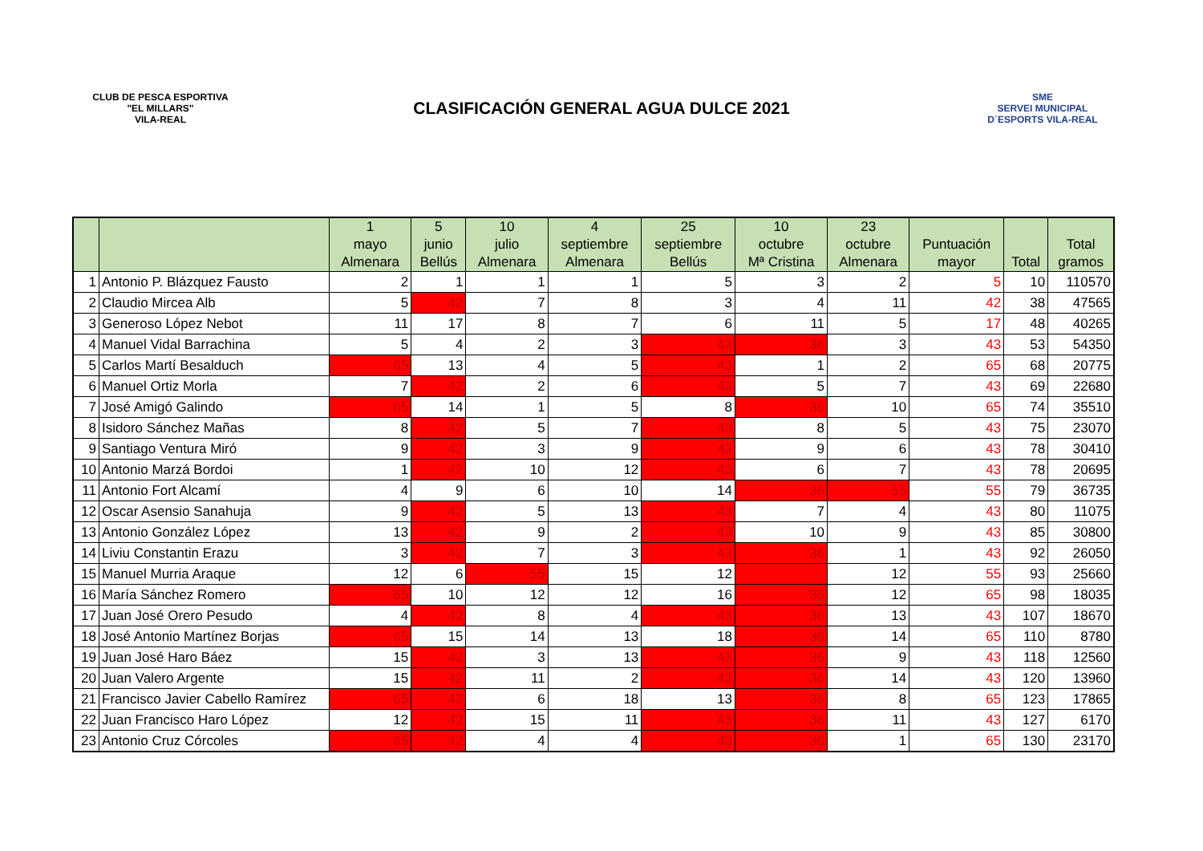CLUB DE PESCA ESPORTIVA
"EL MILLARS"
VILA-REAL
CLASIFICACIÓN GENERAL AGUA DULCE 2021
SME
SERVEI MUNICIPAL
D´ESPORTS VILA-REAL
| | | 1 mayo Almenara | 5 junio Bellús | 10 julio Almenara | 4 septiembre Almenara | 25 septiembre Bellús | 10 octubre Mª Cristina | 23 octubre Almenara | Puntuación mayor | Total | Total gramos |
| --- | --- | --- | --- | --- | --- | --- | --- | --- | --- | --- | --- |
| 1 | Antonio P. Blázquez Fausto | 2 | 1 | 1 | 1 | 5 | 3 | 2 | 5 | 10 | 110570 |
| 2 | Claudio Mircea Alb | 5 | 42 | 7 | 8 | 3 | 4 | 11 | 42 | 38 | 47565 |
| 3 | Generoso López Nebot | 11 | 17 | 8 | 7 | 6 | 11 | 5 | 17 | 48 | 40265 |
| 4 | Manuel Vidal Barrachina | 5 | 4 | 2 | 3 | 43 | 36 | 3 | 43 | 53 | 54350 |
| 5 | Carlos Martí Besalduch | 65 | 13 | 4 | 5 | 43 | 1 | 2 | 65 | 68 | 20775 |
| 6 | Manuel Ortiz Morla | 7 | 42 | 2 | 6 | 43 | 5 | 7 | 43 | 69 | 22680 |
| 7 | José Amigó Galindo | 65 | 14 | 1 | 5 | 8 | 36 | 10 | 65 | 74 | 35510 |
| 8 | Isidoro Sánchez Mañas | 8 | 42 | 5 | 7 | 43 | 8 | 5 | 43 | 75 | 23070 |
| 9 | Santiago Ventura Miró | 9 | 42 | 3 | 9 | 43 | 9 | 6 | 43 | 78 | 30410 |
| 10 | Antonio Marzá Bordoi | 1 | 42 | 10 | 12 | 43 | 6 | 7 | 43 | 78 | 20695 |
| 11 | Antonio Fort Alcamí | 4 | 9 | 6 | 10 | 14 | 36 | 55 | 55 | 79 | 36735 |
| 12 | Oscar Asensio Sanahuja | 9 | 42 | 5 | 13 | 43 | 7 | 4 | 43 | 80 | 11075 |
| 13 | Antonio González López | 13 | 42 | 9 | 2 | 43 | 10 | 9 | 43 | 85 | 30800 |
| 14 | Liviu Constantin Erazu | 3 | 42 | 7 | 3 | 43 | 36 | 1 | 43 | 92 | 26050 |
| 15 | Manuel Murria Araque | 12 | 6 | 55 | 15 | 12 | | 12 | 55 | 93 | 25660 |
| 16 | María Sánchez Romero | 65 | 10 | 12 | 12 | 16 | 36 | 12 | 65 | 98 | 18035 |
| 17 | Juan José Orero Pesudo | 4 | 42 | 8 | 4 | 43 | 36 | 13 | 43 | 107 | 18670 |
| 18 | José Antonio Martínez Borjas | 65 | 15 | 14 | 13 | 18 | 36 | 14 | 65 | 110 | 8780 |
| 19 | Juan José Haro Báez | 15 | 42 | 3 | 13 | 43 | 36 | 9 | 43 | 118 | 12560 |
| 20 | Juan Valero Argente | 15 | 42 | 11 | 2 | 43 | 36 | 14 | 43 | 120 | 13960 |
| 21 | Francisco Javier Cabello Ramírez | 65 | 42 | 6 | 18 | 13 | 36 | 8 | 65 | 123 | 17865 |
| 22 | Juan Francisco Haro López | 12 | 42 | 15 | 11 | 43 | 36 | 11 | 43 | 127 | 6170 |
| 23 | Antonio Cruz Córcoles | 65 | 42 | 4 | 4 | 43 | 36 | 1 | 65 | 130 | 23170 |